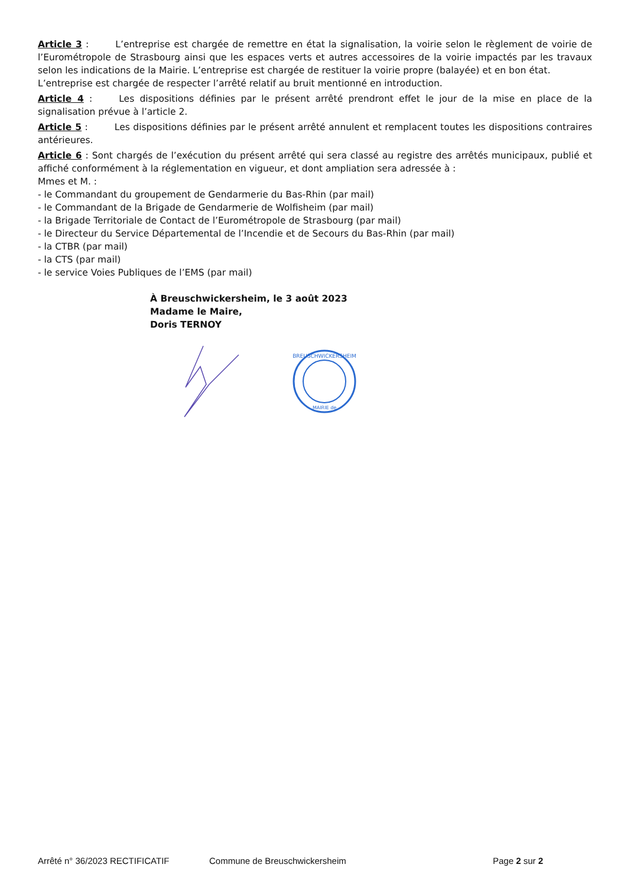Article 3 : L’entreprise est chargée de remettre en état la signalisation, la voirie selon le règlement de voirie de l’Eurométropole de Strasbourg ainsi que les espaces verts et autres accessoires de la voirie impactés par les travaux selon les indications de la Mairie. L’entreprise est chargée de restituer la voirie propre (balayée) et en bon état.
L’entreprise est chargée de respecter l’arrêté relatif au bruit mentionné en introduction.
Article 4 : Les dispositions définies par le présent arrêté prendront effet le jour de la mise en place de la signalisation prévue à l’article 2.
Article 5 : Les dispositions définies par le présent arrêté annulent et remplacent toutes les dispositions contraires antérieures.
Article 6 : Sont chargés de l’exécution du présent arrêté qui sera classé au registre des arrêtés municipaux, publié et affiché conformément à la réglementation en vigueur, et dont ampliation sera adressée à :
Mmes et M. :
- le Commandant du groupement de Gendarmerie du Bas-Rhin (par mail)
- le Commandant de la Brigade de Gendarmerie de Wolfisheim (par mail)
- la Brigade Territoriale de Contact de l’Eurométropole de Strasbourg (par mail)
- le Directeur du Service Départemental de l’Incendie et de Secours du Bas-Rhin (par mail)
- la CTBR (par mail)
- la CTS (par mail)
- le service Voies Publiques de l’EMS (par mail)
À Breuschwickersheim, le 3 août 2023
Madame le Maire,
Doris TERNOY
BREUSCHWICKERSHEIM
MAIRIE de
Arrêté n° 36/2023 RECTIFICATIF Commune de Breuschwickersheim Page 2 sur 2